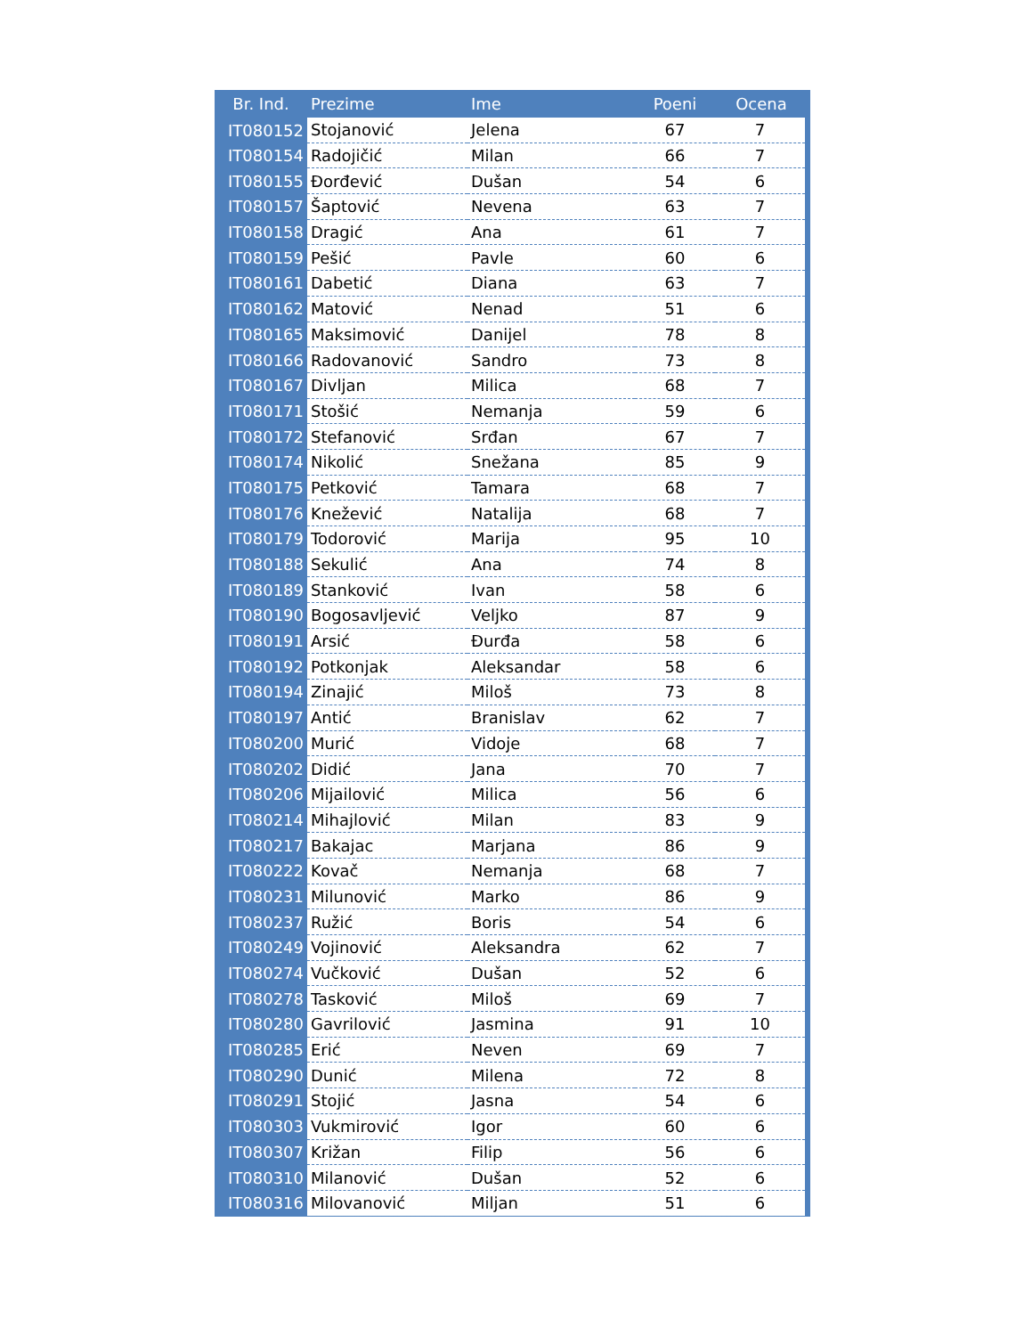| Br. Ind. | Prezime | Ime | Poeni | Ocena |
| --- | --- | --- | --- | --- |
| IT080152 | Stojanović | Jelena | 67 | 7 |
| IT080154 | Radojičić | Milan | 66 | 7 |
| IT080155 | Đorđević | Dušan | 54 | 6 |
| IT080157 | Šaptović | Nevena | 63 | 7 |
| IT080158 | Dragić | Ana | 61 | 7 |
| IT080159 | Pešić | Pavle | 60 | 6 |
| IT080161 | Dabetić | Diana | 63 | 7 |
| IT080162 | Matović | Nenad | 51 | 6 |
| IT080165 | Maksimović | Danijel | 78 | 8 |
| IT080166 | Radovanović | Sandro | 73 | 8 |
| IT080167 | Divljan | Milica | 68 | 7 |
| IT080171 | Stošić | Nemanja | 59 | 6 |
| IT080172 | Stefanović | Srđan | 67 | 7 |
| IT080174 | Nikolić | Snežana | 85 | 9 |
| IT080175 | Petković | Tamara | 68 | 7 |
| IT080176 | Knežević | Natalija | 68 | 7 |
| IT080179 | Todorović | Marija | 95 | 10 |
| IT080188 | Sekulić | Ana | 74 | 8 |
| IT080189 | Stanković | Ivan | 58 | 6 |
| IT080190 | Bogosavljević | Veljko | 87 | 9 |
| IT080191 | Arsić | Đurđa | 58 | 6 |
| IT080192 | Potkonjak | Aleksandar | 58 | 6 |
| IT080194 | Zinajić | Miloš | 73 | 8 |
| IT080197 | Antić | Branislav | 62 | 7 |
| IT080200 | Murić | Vidoje | 68 | 7 |
| IT080202 | Didić | Jana | 70 | 7 |
| IT080206 | Mijailović | Milica | 56 | 6 |
| IT080214 | Mihajlović | Milan | 83 | 9 |
| IT080217 | Bakajac | Marjana | 86 | 9 |
| IT080222 | Kovač | Nemanja | 68 | 7 |
| IT080231 | Milunović | Marko | 86 | 9 |
| IT080237 | Ružić | Boris | 54 | 6 |
| IT080249 | Vojinović | Aleksandra | 62 | 7 |
| IT080274 | Vučković | Dušan | 52 | 6 |
| IT080278 | Tasković | Miloš | 69 | 7 |
| IT080280 | Gavrilović | Jasmina | 91 | 10 |
| IT080285 | Erić | Neven | 69 | 7 |
| IT080290 | Dunić | Milena | 72 | 8 |
| IT080291 | Stojić | Jasna | 54 | 6 |
| IT080303 | Vukmirović | Igor | 60 | 6 |
| IT080307 | Križan | Filip | 56 | 6 |
| IT080310 | Milanović | Dušan | 52 | 6 |
| IT080316 | Milovanović | Miljan | 51 | 6 |